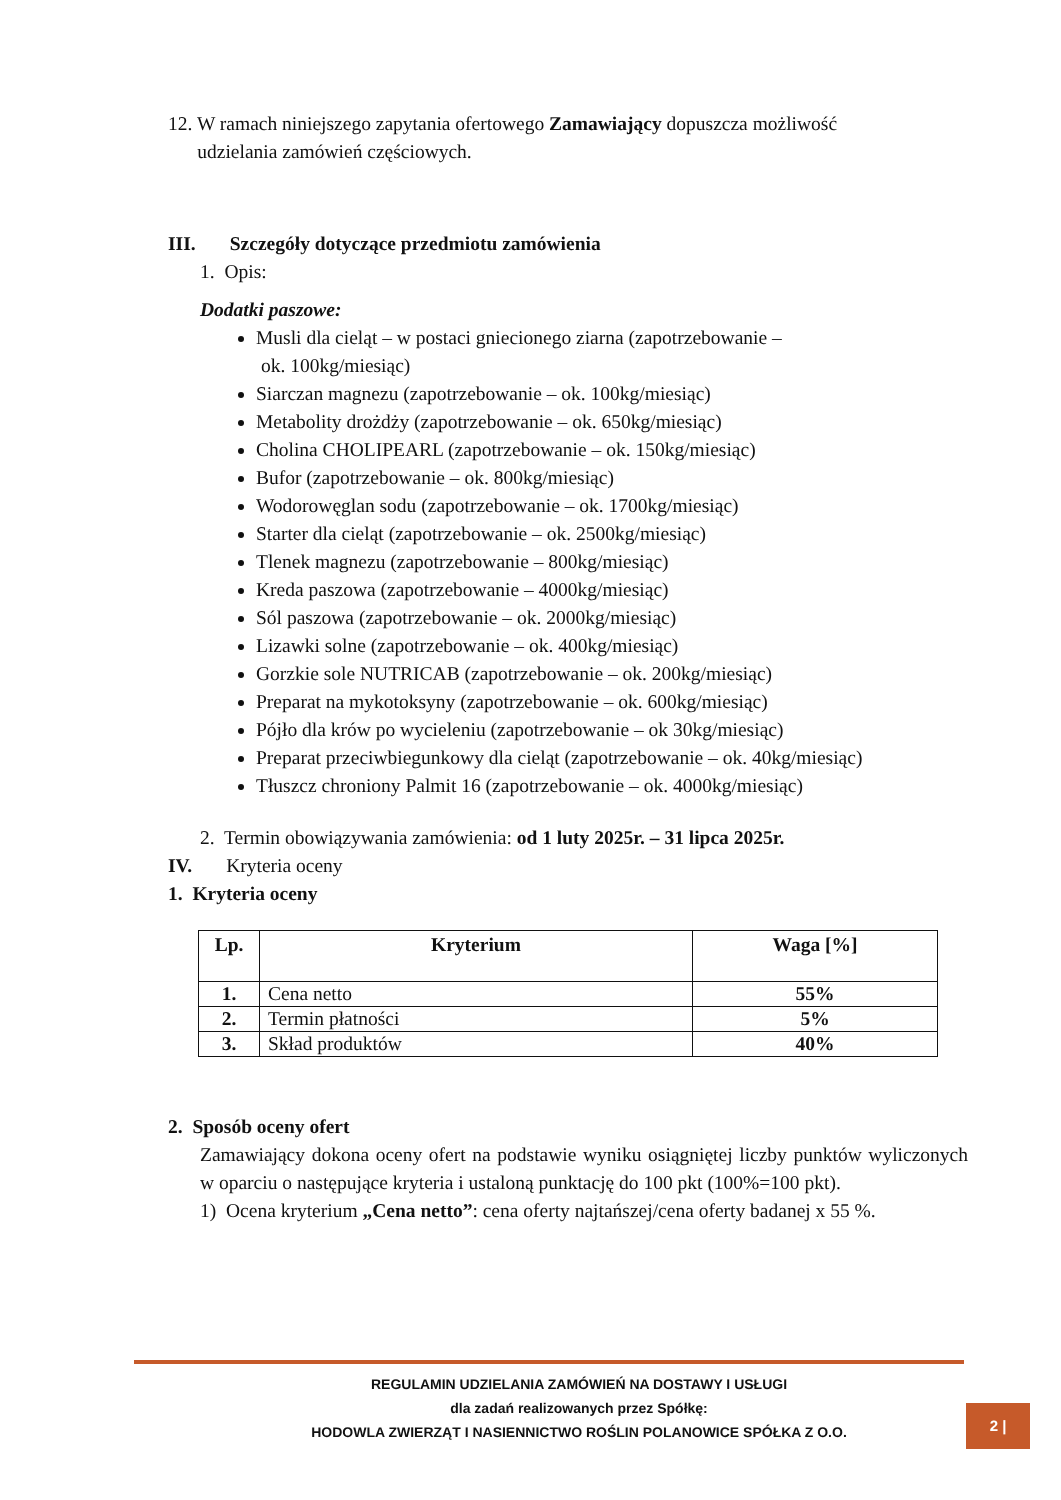12. W ramach niniejszego zapytania ofertowego Zamawiający dopuszcza możliwość
udzielania zamówień częściowych.
III. Szczegóły dotyczące przedmiotu zamówienia
1. Opis:
Dodatki paszowe:
Musli dla cieląt – w postaci gniecionego ziarna (zapotrzebowanie –
ok. 100kg/miesiąc)
Siarczan magnezu (zapotrzebowanie – ok. 100kg/miesiąc)
Metabolity drożdży (zapotrzebowanie – ok. 650kg/miesiąc)
Cholina CHOLIPEARL (zapotrzebowanie – ok. 150kg/miesiąc)
Bufor (zapotrzebowanie – ok. 800kg/miesiąc)
Wodorowęglan sodu (zapotrzebowanie – ok. 1700kg/miesiąc)
Starter dla cieląt (zapotrzebowanie – ok. 2500kg/miesiąc)
Tlenek magnezu (zapotrzebowanie – 800kg/miesiąc)
Kreda paszowa (zapotrzebowanie – 4000kg/miesiąc)
Sól paszowa (zapotrzebowanie – ok. 2000kg/miesiąc)
Lizawki solne (zapotrzebowanie – ok. 400kg/miesiąc)
Gorzkie sole NUTRICAB (zapotrzebowanie – ok. 200kg/miesiąc)
Preparat na mykotoksyny (zapotrzebowanie – ok. 600kg/miesiąc)
Pójło dla krów po wycieleniu (zapotrzebowanie – ok 30kg/miesiąc)
Preparat przeciwbiegunkowy dla cieląt (zapotrzebowanie – ok. 40kg/miesiąc)
Tłuszcz chroniony Palmit 16 (zapotrzebowanie – ok. 4000kg/miesiąc)
2. Termin obowiązywania zamówienia: od 1 luty 2025r. – 31 lipca 2025r.
IV. Kryteria oceny
1. Kryteria oceny
| Lp. | Kryterium | Waga [%] |
| --- | --- | --- |
| 1. | Cena netto | 55% |
| 2. | Termin płatności | 5% |
| 3. | Skład produktów | 40% |
2. Sposób oceny ofert
Zamawiający dokona oceny ofert na podstawie wyniku osiągniętej liczby punktów wyliczonych w oparciu o następujące kryteria i ustaloną punktację do 100 pkt (100%=100 pkt).
1) Ocena kryterium „Cena netto”: cena oferty najtańszej/cena oferty badanej x 55 %.
REGULAMIN UDZIELANIA ZAMÓWIEŃ NA DOSTAWY I USŁUGI
dla zadań realizowanych przez Spółkę:
HODOWLA ZWIERZĄT I NASIENNICTWO ROŚLIN POLANOWICE SPÓŁKA Z O.O.
2 |